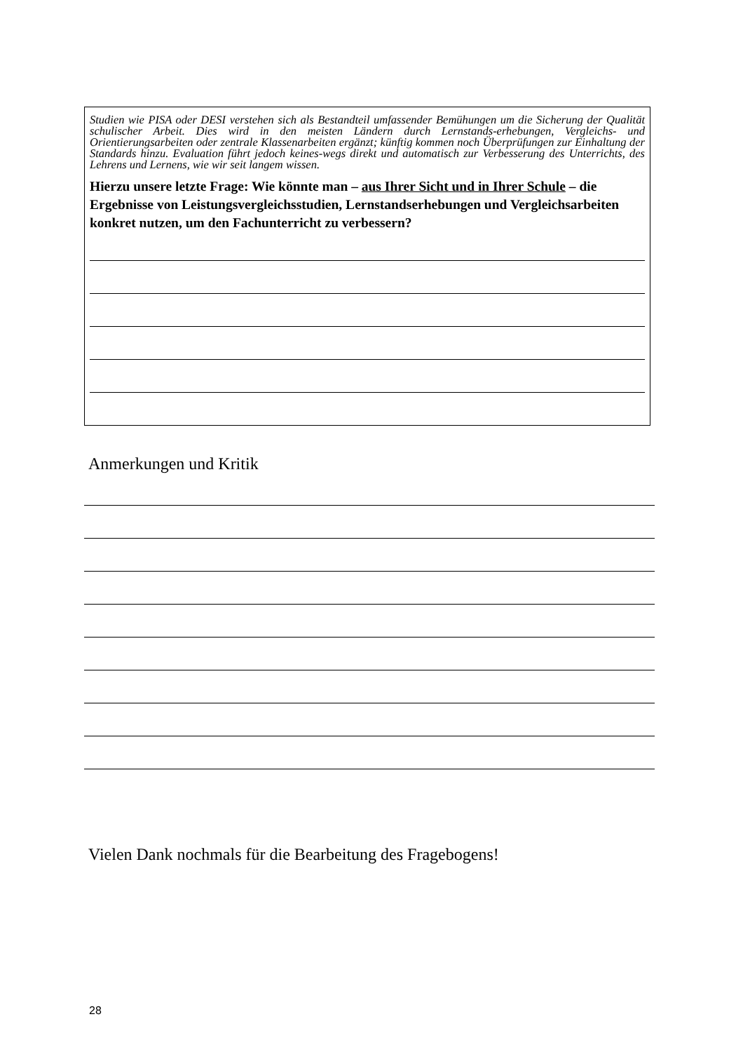Studien wie PISA oder DESI verstehen sich als Bestandteil umfassender Bemühungen um die Sicherung der Qualität schulischer Arbeit. Dies wird in den meisten Ländern durch Lernstands-erhebungen, Vergleichs- und Orientierungsarbeiten oder zentrale Klassenarbeiten ergänzt; künftig kommen noch Überprüfungen zur Einhaltung der Standards hinzu. Evaluation führt jedoch keines-wegs direkt und automatisch zur Verbesserung des Unterrichts, des Lehrens und Lernens, wie wir seit langem wissen.
Hierzu unsere letzte Frage: Wie könnte man – aus Ihrer Sicht und in Ihrer Schule – die Ergebnisse von Leistungsvergleichsstudien, Lernstandserhebungen und Vergleichsarbeiten konkret nutzen, um den Fachunterricht zu verbessern?
Anmerkungen und Kritik
Vielen Dank nochmals für die Bearbeitung des Fragebogens!
28